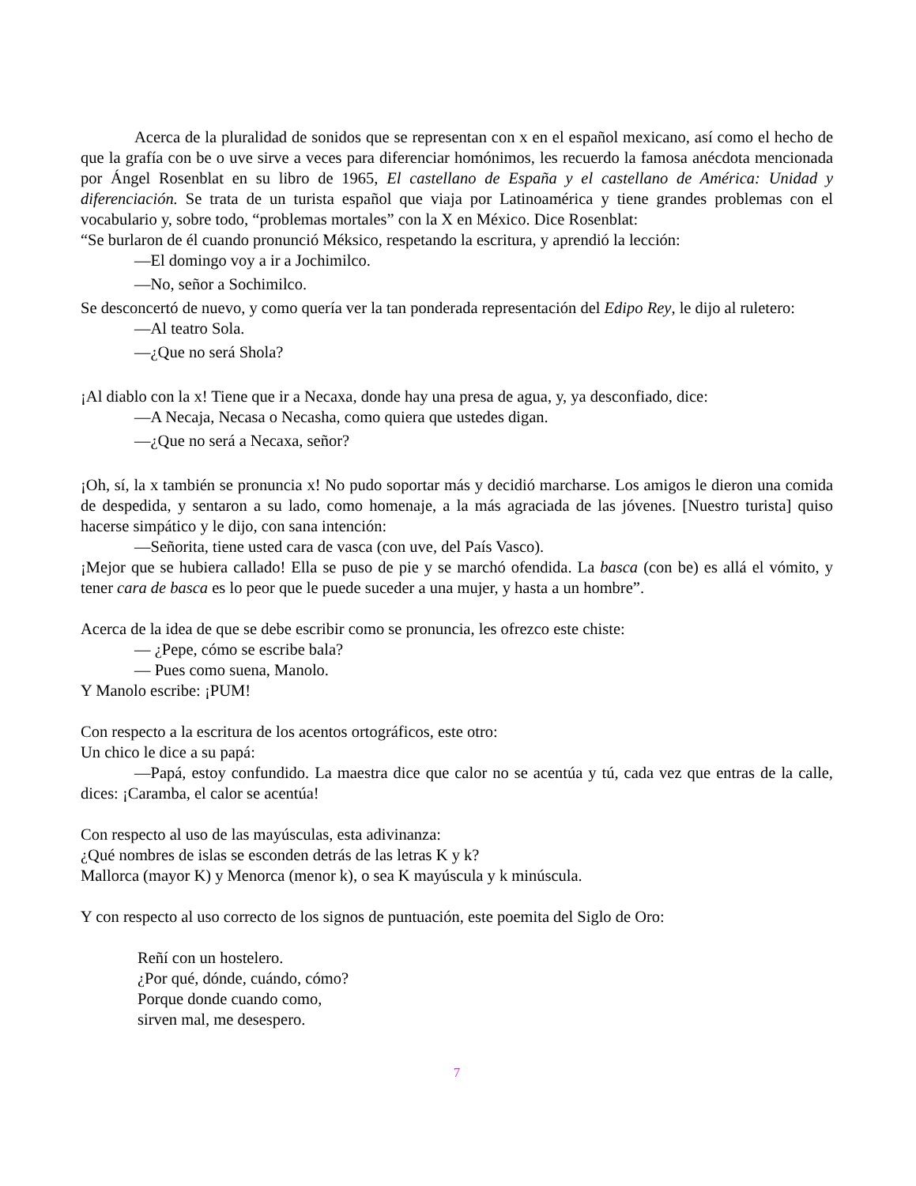Acerca de la pluralidad de sonidos que se representan con x en el español mexicano, así como el hecho de que la grafía con be o uve sirve a veces para diferenciar homónimos, les recuerdo la famosa anécdota mencionada por Ángel Rosenblat en su libro de 1965, El castellano de España y el castellano de América: Unidad y diferenciación. Se trata de un turista español que viaja por Latinoamérica y tiene grandes problemas con el vocabulario y, sobre todo, “problemas mortales” con la X en México. Dice Rosenblat:
“Se burlaron de él cuando pronunció Méksico, respetando la escritura, y aprendió la lección:
—El domingo voy a ir a Jochimilco.
—No, señor a Sochimilco.
Se desconcertó de nuevo, y como quería ver la tan ponderada representación del Edipo Rey, le dijo al ruletero:
—Al teatro Sola.
—¿Que no será Shola?
¡Al diablo con la x! Tiene que ir a Necaxa, donde hay una presa de agua, y, ya desconfiado, dice:
—A Necaja, Necasa o Necasha, como quiera que ustedes digan.
—¿Que no será a Necaxa, señor?
¡Oh, sí, la x también se pronuncia x! No pudo soportar más y decidió marcharse. Los amigos le dieron una comida de despedida, y sentaron a su lado, como homenaje, a la más agraciada de las jóvenes. [Nuestro turista] quiso hacerse simpático y le dijo, con sana intención:
—Señorita, tiene usted cara de vasca (con uve, del País Vasco).
¡Mejor que se hubiera callado! Ella se puso de pie y se marchó ofendida. La basca (con be) es allá el vómito, y tener cara de basca es lo peor que le puede suceder a una mujer, y hasta a un hombre”.
Acerca de la idea de que se debe escribir como se pronuncia, les ofrezco este chiste:
— ¿Pepe, cómo se escribe bala?
— Pues como suena, Manolo.
Y Manolo escribe: ¡PUM!
Con respecto a la escritura de los acentos ortográficos, este otro:
Un chico le dice a su papá:
—Papá, estoy confundido. La maestra dice que calor no se acentúa y tú, cada vez que entras de la calle, dices: ¡Caramba, el calor se acentúa!
Con respecto al uso de las mayúsculas, esta adivinanza:
¿Qué nombres de islas se esconden detrás de las letras K y k?
Mallorca (mayor K) y Menorca (menor k), o sea K mayúscula y k minúscula.
Y con respecto al uso correcto de los signos de puntuación, este poemita del Siglo de Oro:
Reñí con un hostelero.
¿Por qué, dónde, cuándo, cómo?
Porque donde cuando como,
sirven mal, me desespero.
7